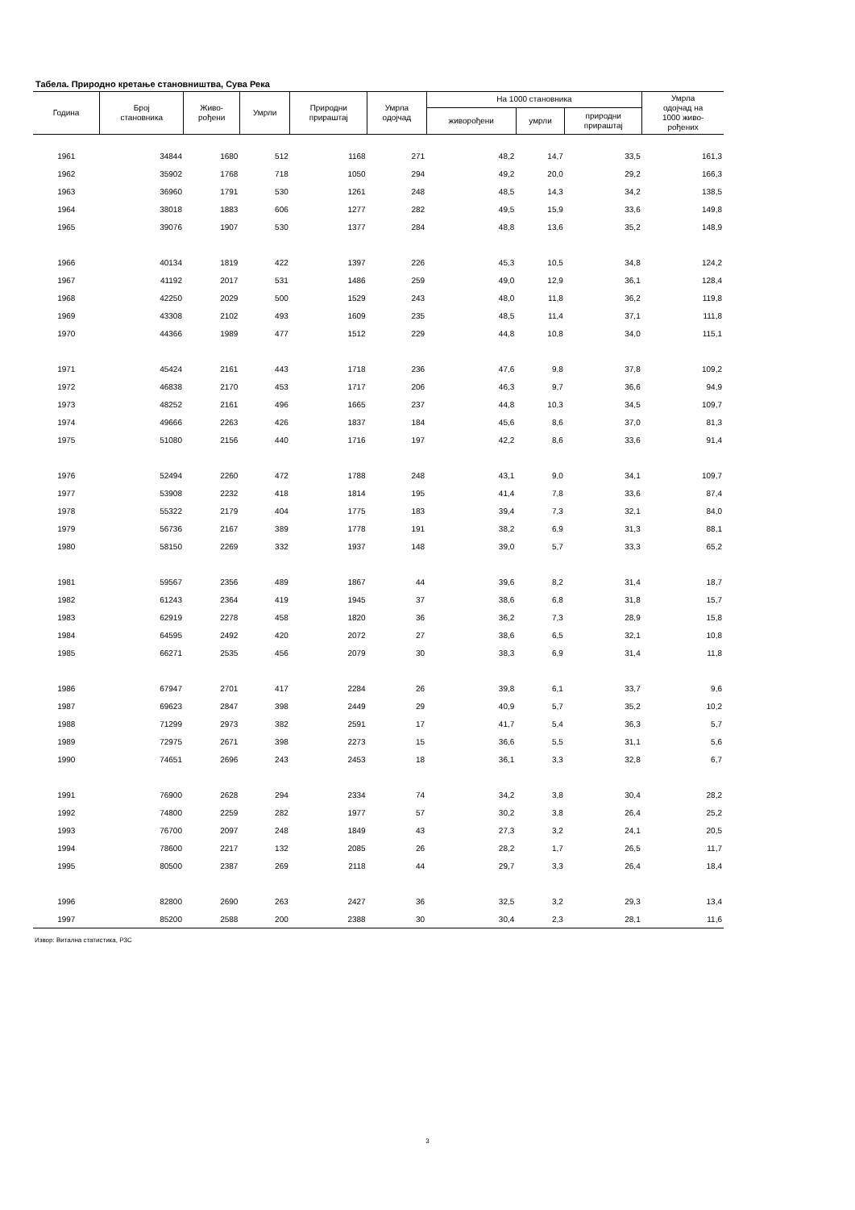Табела. Природно кретање становништва, Сува Река
| Година | Број становника | Живо- рођени | Умрли | Природни прираштај | Умрла одојчад | На 1000 становника | | | Умрла одојчад на 1000 живо- рођених |
| --- | --- | --- | --- | --- | --- | --- | --- | --- | --- |
| | | | | | | живорођени | умрли | природни прираштај | |
| 1961 | 34844 | 1680 | 512 | 1168 | 271 | 48,2 | 14,7 | 33,5 | 161,3 |
| 1962 | 35902 | 1768 | 718 | 1050 | 294 | 49,2 | 20,0 | 29,2 | 166,3 |
| 1963 | 36960 | 1791 | 530 | 1261 | 248 | 48,5 | 14,3 | 34,2 | 138,5 |
| 1964 | 38018 | 1883 | 606 | 1277 | 282 | 49,5 | 15,9 | 33,6 | 149,8 |
| 1965 | 39076 | 1907 | 530 | 1377 | 284 | 48,8 | 13,6 | 35,2 | 148,9 |
| 1966 | 40134 | 1819 | 422 | 1397 | 226 | 45,3 | 10,5 | 34,8 | 124,2 |
| 1967 | 41192 | 2017 | 531 | 1486 | 259 | 49,0 | 12,9 | 36,1 | 128,4 |
| 1968 | 42250 | 2029 | 500 | 1529 | 243 | 48,0 | 11,8 | 36,2 | 119,8 |
| 1969 | 43308 | 2102 | 493 | 1609 | 235 | 48,5 | 11,4 | 37,1 | 111,8 |
| 1970 | 44366 | 1989 | 477 | 1512 | 229 | 44,8 | 10,8 | 34,0 | 115,1 |
| 1971 | 45424 | 2161 | 443 | 1718 | 236 | 47,6 | 9,8 | 37,8 | 109,2 |
| 1972 | 46838 | 2170 | 453 | 1717 | 206 | 46,3 | 9,7 | 36,6 | 94,9 |
| 1973 | 48252 | 2161 | 496 | 1665 | 237 | 44,8 | 10,3 | 34,5 | 109,7 |
| 1974 | 49666 | 2263 | 426 | 1837 | 184 | 45,6 | 8,6 | 37,0 | 81,3 |
| 1975 | 51080 | 2156 | 440 | 1716 | 197 | 42,2 | 8,6 | 33,6 | 91,4 |
| 1976 | 52494 | 2260 | 472 | 1788 | 248 | 43,1 | 9,0 | 34,1 | 109,7 |
| 1977 | 53908 | 2232 | 418 | 1814 | 195 | 41,4 | 7,8 | 33,6 | 87,4 |
| 1978 | 55322 | 2179 | 404 | 1775 | 183 | 39,4 | 7,3 | 32,1 | 84,0 |
| 1979 | 56736 | 2167 | 389 | 1778 | 191 | 38,2 | 6,9 | 31,3 | 88,1 |
| 1980 | 58150 | 2269 | 332 | 1937 | 148 | 39,0 | 5,7 | 33,3 | 65,2 |
| 1981 | 59567 | 2356 | 489 | 1867 | 44 | 39,6 | 8,2 | 31,4 | 18,7 |
| 1982 | 61243 | 2364 | 419 | 1945 | 37 | 38,6 | 6,8 | 31,8 | 15,7 |
| 1983 | 62919 | 2278 | 458 | 1820 | 36 | 36,2 | 7,3 | 28,9 | 15,8 |
| 1984 | 64595 | 2492 | 420 | 2072 | 27 | 38,6 | 6,5 | 32,1 | 10,8 |
| 1985 | 66271 | 2535 | 456 | 2079 | 30 | 38,3 | 6,9 | 31,4 | 11,8 |
| 1986 | 67947 | 2701 | 417 | 2284 | 26 | 39,8 | 6,1 | 33,7 | 9,6 |
| 1987 | 69623 | 2847 | 398 | 2449 | 29 | 40,9 | 5,7 | 35,2 | 10,2 |
| 1988 | 71299 | 2973 | 382 | 2591 | 17 | 41,7 | 5,4 | 36,3 | 5,7 |
| 1989 | 72975 | 2671 | 398 | 2273 | 15 | 36,6 | 5,5 | 31,1 | 5,6 |
| 1990 | 74651 | 2696 | 243 | 2453 | 18 | 36,1 | 3,3 | 32,8 | 6,7 |
| 1991 | 76900 | 2628 | 294 | 2334 | 74 | 34,2 | 3,8 | 30,4 | 28,2 |
| 1992 | 74800 | 2259 | 282 | 1977 | 57 | 30,2 | 3,8 | 26,4 | 25,2 |
| 1993 | 76700 | 2097 | 248 | 1849 | 43 | 27,3 | 3,2 | 24,1 | 20,5 |
| 1994 | 78600 | 2217 | 132 | 2085 | 26 | 28,2 | 1,7 | 26,5 | 11,7 |
| 1995 | 80500 | 2387 | 269 | 2118 | 44 | 29,7 | 3,3 | 26,4 | 18,4 |
| 1996 | 82800 | 2690 | 263 | 2427 | 36 | 32,5 | 3,2 | 29,3 | 13,4 |
| 1997 | 85200 | 2588 | 200 | 2388 | 30 | 30,4 | 2,3 | 28,1 | 11,6 |
Извор: Витална статистика, РЗС
3